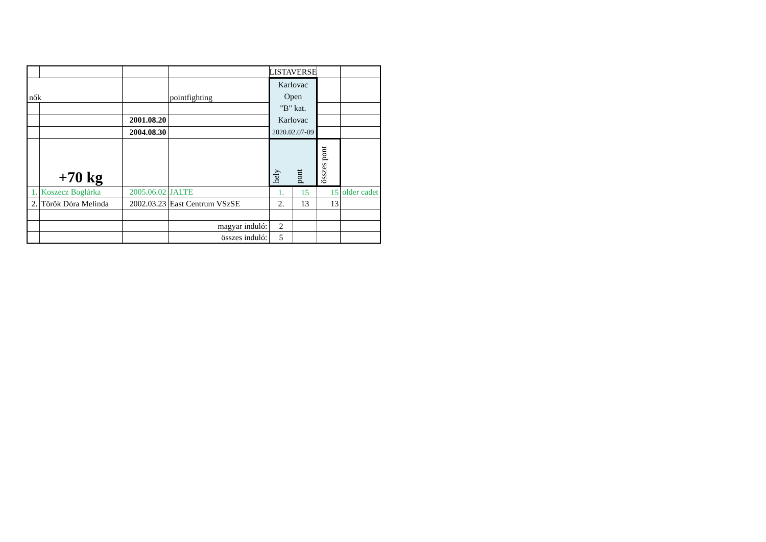| | | | | LISTAVERSE | | | |
| nők | | | pointfighting | Karlovac Open "B" kat. Karlovac 2020.02.07-09 | | | |
| | | 2001.08.20 | | | | | |
| | | 2004.08.30 | | | | | |
| | +70 kg | | | hely | pont | összes pont | |
| 1. | Koszecz Boglárka | 2005.06.02 | JALTE | 1. | 15 | 15 | older cadet |
| 2. | Török Dóra Melinda | 2002.03.23 | East Centrum VSzSE | 2. | 13 | 13 | |
| | | | magyar induló: | 2 | | | |
| | | | összes induló: | 5 | | | |